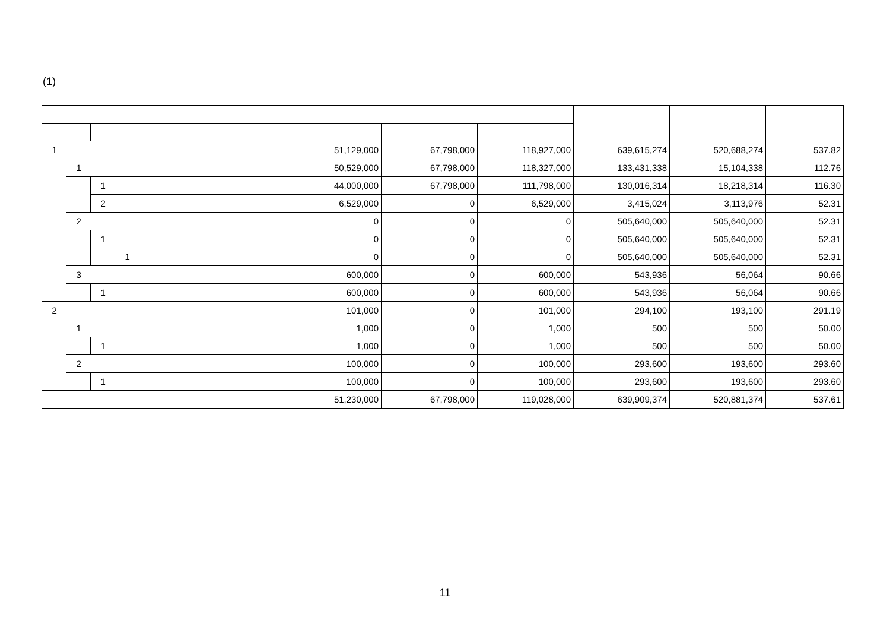(1)
| 1 | | | | 51,129,000 | 67,798,000 | 118,927,000 | 639,615,274 | 520,688,274 | 537.82 |
| | 1 | | | 50,529,000 | 67,798,000 | 118,327,000 | 133,431,338 | 15,104,338 | 112.76 |
| | | 1 | | 44,000,000 | 67,798,000 | 111,798,000 | 130,016,314 | 18,218,314 | 116.30 |
| | | 2 | | 6,529,000 | 0 | 6,529,000 | 3,415,024 | 3,113,976 | 52.31 |
| | 2 | | | 0 | 0 | 0 | 505,640,000 | 505,640,000 | 52.31 |
| | | 1 | | 0 | 0 | 0 | 505,640,000 | 505,640,000 | 52.31 |
| | | | 1 | 0 | 0 | 0 | 505,640,000 | 505,640,000 | 52.31 |
| | 3 | | | 600,000 | 0 | 600,000 | 543,936 | 56,064 | 90.66 |
| | | 1 | | 600,000 | 0 | 600,000 | 543,936 | 56,064 | 90.66 |
| 2 | | | | 101,000 | 0 | 101,000 | 294,100 | 193,100 | 291.19 |
| | 1 | | | 1,000 | 0 | 1,000 | 500 | 500 | 50.00 |
| | | 1 | | 1,000 | 0 | 1,000 | 500 | 500 | 50.00 |
| | 2 | | | 100,000 | 0 | 100,000 | 293,600 | 193,600 | 293.60 |
| | | 1 | | 100,000 | 0 | 100,000 | 293,600 | 193,600 | 293.60 |
| | | | | 51,230,000 | 67,798,000 | 119,028,000 | 639,909,374 | 520,881,374 | 537.61 |
11